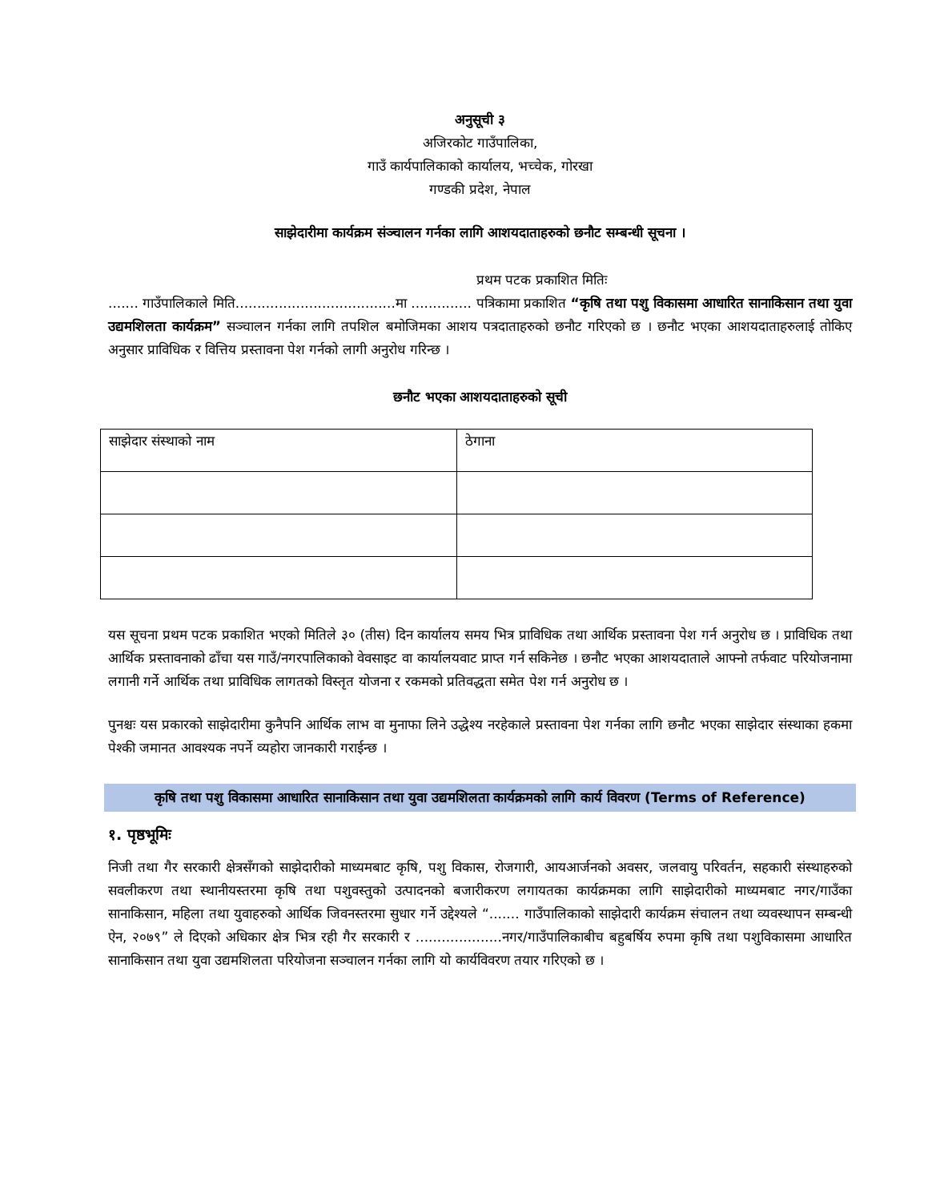अनुसूची ३
अजिरकोट गाउँपालिका,
गाउँ कार्यपालिकाको कार्यालय, भच्चेक, गोरखा
गण्डकी प्रदेश, नेपाल
साझेदारीमा कार्यक्रम संञ्चालन गर्नका लागि आशयदाताहरुको छनौट सम्बन्धी सूचना ।
प्रथम पटक प्रकाशित मितिः
....... गाउँपालिकाले मिति.....................................मा .............. पत्रिकामा प्रकाशित “कृषि तथा पशु विकासमा आधारित सानाकिसान तथा युवा उद्यमशिलता कार्यक्रम” सञ्चालन गर्नका लागि तपशिल बमोजिमका आशय पत्रदाताहरुको छनौट गरिएको छ । छनौट भएका आशयदाताहरुलाई तोकिए अनुसार प्राविधिक र वित्तिय प्रस्तावना पेश गर्नको लागी अनुरोध गरिन्छ ।
छनौट भएका आशयदाताहरुको सूची
| साझेदार संस्थाको नाम | ठेगाना |
यस सूचना प्रथम पटक प्रकाशित भएको मितिले ३० (तीस) दिन कार्यालय समय भित्र प्राविधिक तथा आर्थिक प्रस्तावना पेश गर्न अनुरोध छ । प्राविधिक तथा आर्थिक प्रस्तावनाको ढाँचा यस गाउँ/नगरपालिकाको वेवसाइट वा कार्यालयवाट प्राप्त गर्न सकिनेछ । छनौट भएका आशयदाताले आफ्नो तर्फवाट परियोजनामा लगानी गर्ने आर्थिक तथा प्राविधिक लागतको विस्तृत योजना र रकमको प्रतिवद्धता समेत पेश गर्न अनुरोध छ ।
पुनश्चः यस प्रकारको साझेदारीमा कुनैपनि आर्थिक लाभ वा मुनाफा लिने उद्धेश्य नरहेकाले प्रस्तावना पेश गर्नका लागि छनौट भएका साझेदार संस्थाका हकमा पेश्की जमानत आवश्यक नपर्ने व्यहोरा जानकारी गराईन्छ ।
कृषि तथा पशु विकासमा आधारित सानाकिसान तथा युवा उद्यमशिलता कार्यक्रमको लागि कार्य विवरण (Terms of Reference)
१. पृष्ठभूमिः
निजी तथा गैर सरकारी क्षेत्रसँगको साझेदारीको माध्यमबाट कृषि, पशु विकास, रोजगारी, आयआर्जनको अवसर, जलवायु परिवर्तन, सहकारी संस्थाहरुको सवलीकरण तथा स्थानीयस्तरमा कृषि तथा पशुवस्तुको उत्पादनको बजारीकरण लगायतका कार्यक्रमका लागि साझेदारीको माध्यमबाट नगर/गाउँका सानाकिसान, महिला तथा युवाहरुको आर्थिक जिवनस्तरमा सुधार गर्ने उद्देश्यले “....... गाउँपालिकाको साझेदारी कार्यक्रम संचालन तथा व्यवस्थापन सम्बन्धी ऐन, २०७९” ले दिएको अधिकार क्षेत्र भित्र रही गैर सरकारी र ....................नगर/गाउँपालिकाबीच बहुबर्षिय रुपमा कृषि तथा पशुविकासमा आधारित सानाकिसान तथा युवा उद्यमशिलता परियोजना सञ्चालन गर्नका लागि यो कार्यविवरण तयार गरिएको छ ।